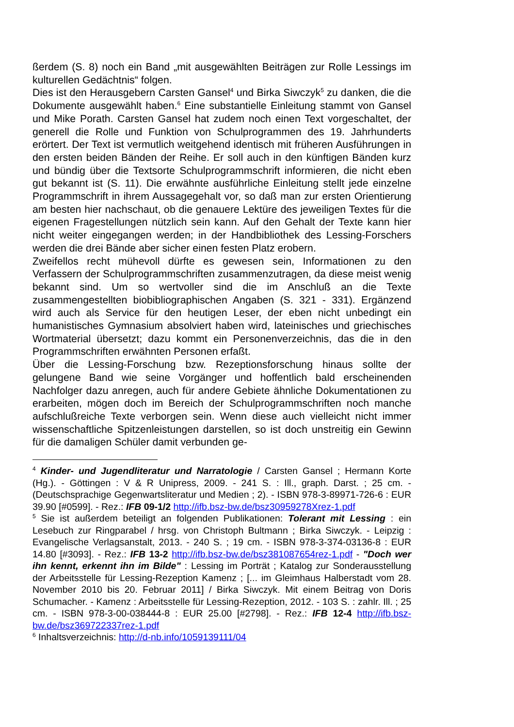ßerdem (S. 8) noch ein Band „mit ausgewählten Beiträgen zur Rolle Lessings im kulturellen Gedächtnis“ folgen.
Dies ist den Herausgebern Carsten Gansel<sup>4</sup> und Birka Siwczyk<sup>5</sup> zu danken, die die Dokumente ausgewählt haben.<sup>6</sup> Eine substantielle Einleitung stammt von Gansel und Mike Porath. Carsten Gansel hat zudem noch einen Text vorgeschaltet, der generell die Rolle und Funktion von Schulprogrammen des 19. Jahrhunderts erörtert. Der Text ist vermutlich weitgehend identisch mit früheren Ausführungen in den ersten beiden Bänden der Reihe. Er soll auch in den künftigen Bänden kurz und bündig über die Textsorte Schulprogrammschrift informieren, die nicht eben gut bekannt ist (S. 11). Die erwähnte ausführliche Einleitung stellt jede einzelne Programmschrift in ihrem Aussagegehalt vor, so daß man zur ersten Orientierung am besten hier nachschaut, ob die genauere Lektüre des jeweiligen Textes für die eigenen Fragestellungen nützlich sein kann. Auf den Gehalt der Texte kann hier nicht weiter eingegangen werden; in der Handbibliothek des Lessing-Forschers werden die drei Bände aber sicher einen festen Platz erobern.
Zweifellos recht mühevoll dürfte es gewesen sein, Informationen zu den Verfassern der Schulprogrammschriften zusammenzutragen, da diese meist wenig bekannt sind. Um so wertvoller sind die im Anschluß an die Texte zusammengestellten biobibliographischen Angaben (S. 321 - 331). Ergänzend wird auch als Service für den heutigen Leser, der eben nicht unbedingt ein humanistisches Gymnasium absolviert haben wird, lateinisches und griechisches Wortmaterial übersetzt; dazu kommt ein Personenverzeichnis, das die in den Programmschriften erwähnten Personen erfaßt.
Über die Lessing-Forschung bzw. Rezeptionsforschung hinaus sollte der gelungene Band wie seine Vorgänger und hoffentlich bald erscheinenden Nachfolger dazu anregen, auch für andere Gebiete ähnliche Dokumentationen zu erarbeiten, mögen doch im Bereich der Schulprogrammschriften noch manche aufschlußreiche Texte verborgen sein. Wenn diese auch vielleicht nicht immer wissenschaftliche Spitzenleistungen darstellen, so ist doch unstreitig ein Gewinn für die damaligen Schüler damit verbunden ge-
<sup>4</sup> Kinder- und Jugendliteratur und Narratologie / Carsten Gansel ; Hermann Korte (Hg.). - Göttingen : V & R Unipress, 2009. - 241 S. : Ill., graph. Darst. ; 25 cm. - (Deutschsprachige Gegenwartsliteratur und Medien ; 2). - ISBN 978-3-89971-726-6 : EUR 39.90 [#0599]. - Rez.: IFB 09-1/2 http://ifb.bsz-bw.de/bsz30959278Xrez-1.pdf
<sup>5</sup> Sie ist außerdem beteiligt an folgenden Publikationen: Tolerant mit Lessing : ein Lesebuch zur Ringparabel / hrsg. von Christoph Bultmann ; Birka Siwczyk. - Leipzig : Evangelische Verlagsanstalt, 2013. - 240 S. ; 19 cm. - ISBN 978-3-374-03136-8 : EUR 14.80 [#3093]. - Rez.: IFB 13-2 http://ifb.bsz-bw.de/bsz381087654rez-1.pdf - "Doch wer ihn kennt, erkennt ihn im Bilde" : Lessing im Porträt ; Katalog zur Sonderausstellung der Arbeitsstelle für Lessing-Rezeption Kamenz ; [... im Gleimhaus Halberstadt vom 28. November 2010 bis 20. Februar 2011] / Birka Siwczyk. Mit einem Beitrag von Doris Schumacher. - Kamenz : Arbeitsstelle für Lessing-Rezeption, 2012. - 103 S. : zahlr. Ill. ; 25 cm. - ISBN 978-3-00-038444-8 : EUR 25.00 [#2798]. - Rez.: IFB 12-4 http://ifb.bsz-bw.de/bsz369722337rez-1.pdf
<sup>6</sup> Inhaltsverzeichnis: http://d-nb.info/1059139111/04